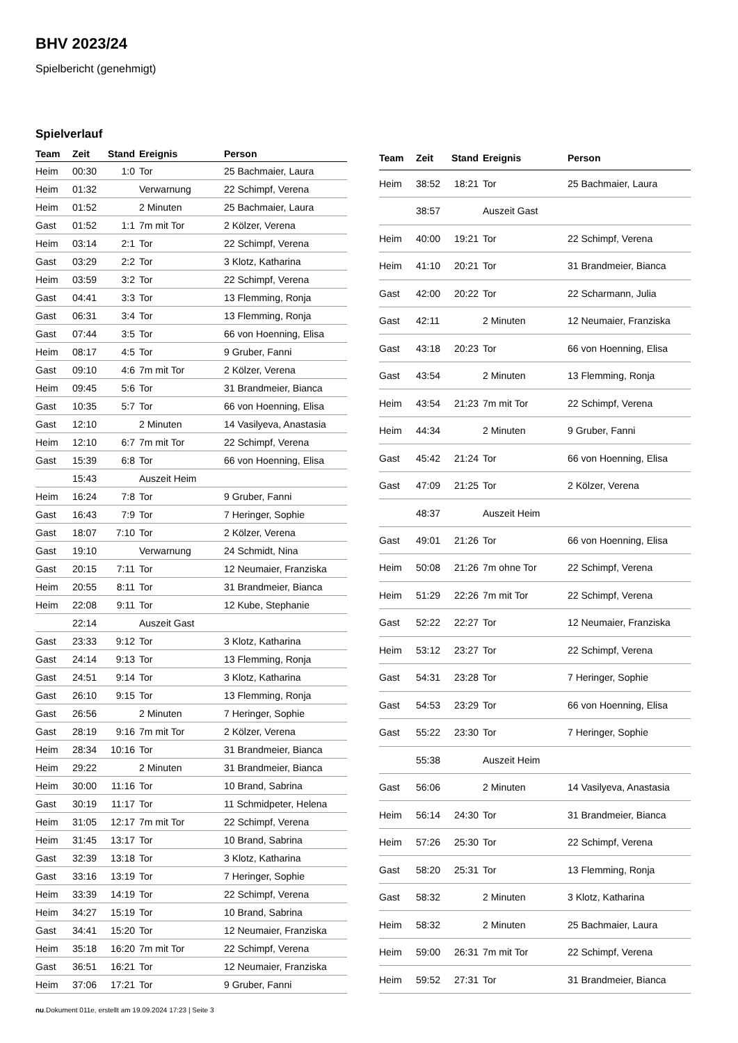BHV 2023/24
Spielbericht (genehmigt)
Spielverlauf
| Team | Zeit | Stand | Ereignis | Person |
| --- | --- | --- | --- | --- |
| Heim | 00:30 | 1:0 | Tor | 25 Bachmaier, Laura |
| Heim | 01:32 | | Verwarnung | 22 Schimpf, Verena |
| Heim | 01:52 | | 2 Minuten | 25 Bachmaier, Laura |
| Gast | 01:52 | 1:1 | 7m mit Tor | 2 Kölzer, Verena |
| Heim | 03:14 | 2:1 | Tor | 22 Schimpf, Verena |
| Gast | 03:29 | 2:2 | Tor | 3 Klotz, Katharina |
| Heim | 03:59 | 3:2 | Tor | 22 Schimpf, Verena |
| Gast | 04:41 | 3:3 | Tor | 13 Flemming, Ronja |
| Gast | 06:31 | 3:4 | Tor | 13 Flemming, Ronja |
| Gast | 07:44 | 3:5 | Tor | 66 von Hoenning, Elisa |
| Heim | 08:17 | 4:5 | Tor | 9 Gruber, Fanni |
| Gast | 09:10 | 4:6 | 7m mit Tor | 2 Kölzer, Verena |
| Heim | 09:45 | 5:6 | Tor | 31 Brandmeier, Bianca |
| Gast | 10:35 | 5:7 | Tor | 66 von Hoenning, Elisa |
| Gast | 12:10 | | 2 Minuten | 14 Vasilyeva, Anastasia |
| Heim | 12:10 | 6:7 | 7m mit Tor | 22 Schimpf, Verena |
| Gast | 15:39 | 6:8 | Tor | 66 von Hoenning, Elisa |
| | 15:43 | | Auszeit Heim | |
| Heim | 16:24 | 7:8 | Tor | 9 Gruber, Fanni |
| Gast | 16:43 | 7:9 | Tor | 7 Heringer, Sophie |
| Gast | 18:07 | 7:10 | Tor | 2 Kölzer, Verena |
| Gast | 19:10 | | Verwarnung | 24 Schmidt, Nina |
| Gast | 20:15 | 7:11 | Tor | 12 Neumaier, Franziska |
| Heim | 20:55 | 8:11 | Tor | 31 Brandmeier, Bianca |
| Heim | 22:08 | 9:11 | Tor | 12 Kube, Stephanie |
| | 22:14 | | Auszeit Gast | |
| Gast | 23:33 | 9:12 | Tor | 3 Klotz, Katharina |
| Gast | 24:14 | 9:13 | Tor | 13 Flemming, Ronja |
| Gast | 24:51 | 9:14 | Tor | 3 Klotz, Katharina |
| Gast | 26:10 | 9:15 | Tor | 13 Flemming, Ronja |
| Gast | 26:56 | | 2 Minuten | 7 Heringer, Sophie |
| Gast | 28:19 | 9:16 | 7m mit Tor | 2 Kölzer, Verena |
| Heim | 28:34 | 10:16 | Tor | 31 Brandmeier, Bianca |
| Heim | 29:22 | | 2 Minuten | 31 Brandmeier, Bianca |
| Heim | 30:00 | 11:16 | Tor | 10 Brand, Sabrina |
| Gast | 30:19 | 11:17 | Tor | 11 Schmidpeter, Helena |
| Heim | 31:05 | 12:17 | 7m mit Tor | 22 Schimpf, Verena |
| Heim | 31:45 | 13:17 | Tor | 10 Brand, Sabrina |
| Gast | 32:39 | 13:18 | Tor | 3 Klotz, Katharina |
| Gast | 33:16 | 13:19 | Tor | 7 Heringer, Sophie |
| Heim | 33:39 | 14:19 | Tor | 22 Schimpf, Verena |
| Heim | 34:27 | 15:19 | Tor | 10 Brand, Sabrina |
| Gast | 34:41 | 15:20 | Tor | 12 Neumaier, Franziska |
| Heim | 35:18 | 16:20 | 7m mit Tor | 22 Schimpf, Verena |
| Gast | 36:51 | 16:21 | Tor | 12 Neumaier, Franziska |
| Heim | 37:06 | 17:21 | Tor | 9 Gruber, Fanni |
| Team | Zeit | Stand | Ereignis | Person |
| --- | --- | --- | --- | --- |
| Heim | 38:52 | 18:21 | Tor | 25 Bachmaier, Laura |
| | 38:57 | | Auszeit Gast | |
| Heim | 40:00 | 19:21 | Tor | 22 Schimpf, Verena |
| Heim | 41:10 | 20:21 | Tor | 31 Brandmeier, Bianca |
| Gast | 42:00 | 20:22 | Tor | 22 Scharmann, Julia |
| Gast | 42:11 | | 2 Minuten | 12 Neumaier, Franziska |
| Gast | 43:18 | 20:23 | Tor | 66 von Hoenning, Elisa |
| Gast | 43:54 | | 2 Minuten | 13 Flemming, Ronja |
| Heim | 43:54 | 21:23 | 7m mit Tor | 22 Schimpf, Verena |
| Heim | 44:34 | | 2 Minuten | 9 Gruber, Fanni |
| Gast | 45:42 | 21:24 | Tor | 66 von Hoenning, Elisa |
| Gast | 47:09 | 21:25 | Tor | 2 Kölzer, Verena |
| | 48:37 | | Auszeit Heim | |
| Gast | 49:01 | 21:26 | Tor | 66 von Hoenning, Elisa |
| Heim | 50:08 | 21:26 | 7m ohne Tor | 22 Schimpf, Verena |
| Heim | 51:29 | 22:26 | 7m mit Tor | 22 Schimpf, Verena |
| Gast | 52:22 | 22:27 | Tor | 12 Neumaier, Franziska |
| Heim | 53:12 | 23:27 | Tor | 22 Schimpf, Verena |
| Gast | 54:31 | 23:28 | Tor | 7 Heringer, Sophie |
| Gast | 54:53 | 23:29 | Tor | 66 von Hoenning, Elisa |
| Gast | 55:22 | 23:30 | Tor | 7 Heringer, Sophie |
| | 55:38 | | Auszeit Heim | |
| Gast | 56:06 | | 2 Minuten | 14 Vasilyeva, Anastasia |
| Heim | 56:14 | 24:30 | Tor | 31 Brandmeier, Bianca |
| Heim | 57:26 | 25:30 | Tor | 22 Schimpf, Verena |
| Gast | 58:20 | 25:31 | Tor | 13 Flemming, Ronja |
| Gast | 58:32 | | 2 Minuten | 3 Klotz, Katharina |
| Heim | 58:32 | | 2 Minuten | 25 Bachmaier, Laura |
| Heim | 59:00 | 26:31 | 7m mit Tor | 22 Schimpf, Verena |
| Heim | 59:52 | 27:31 | Tor | 31 Brandmeier, Bianca |
nu.Dokument 011e, erstellt am 19.09.2024 17:23 | Seite 3